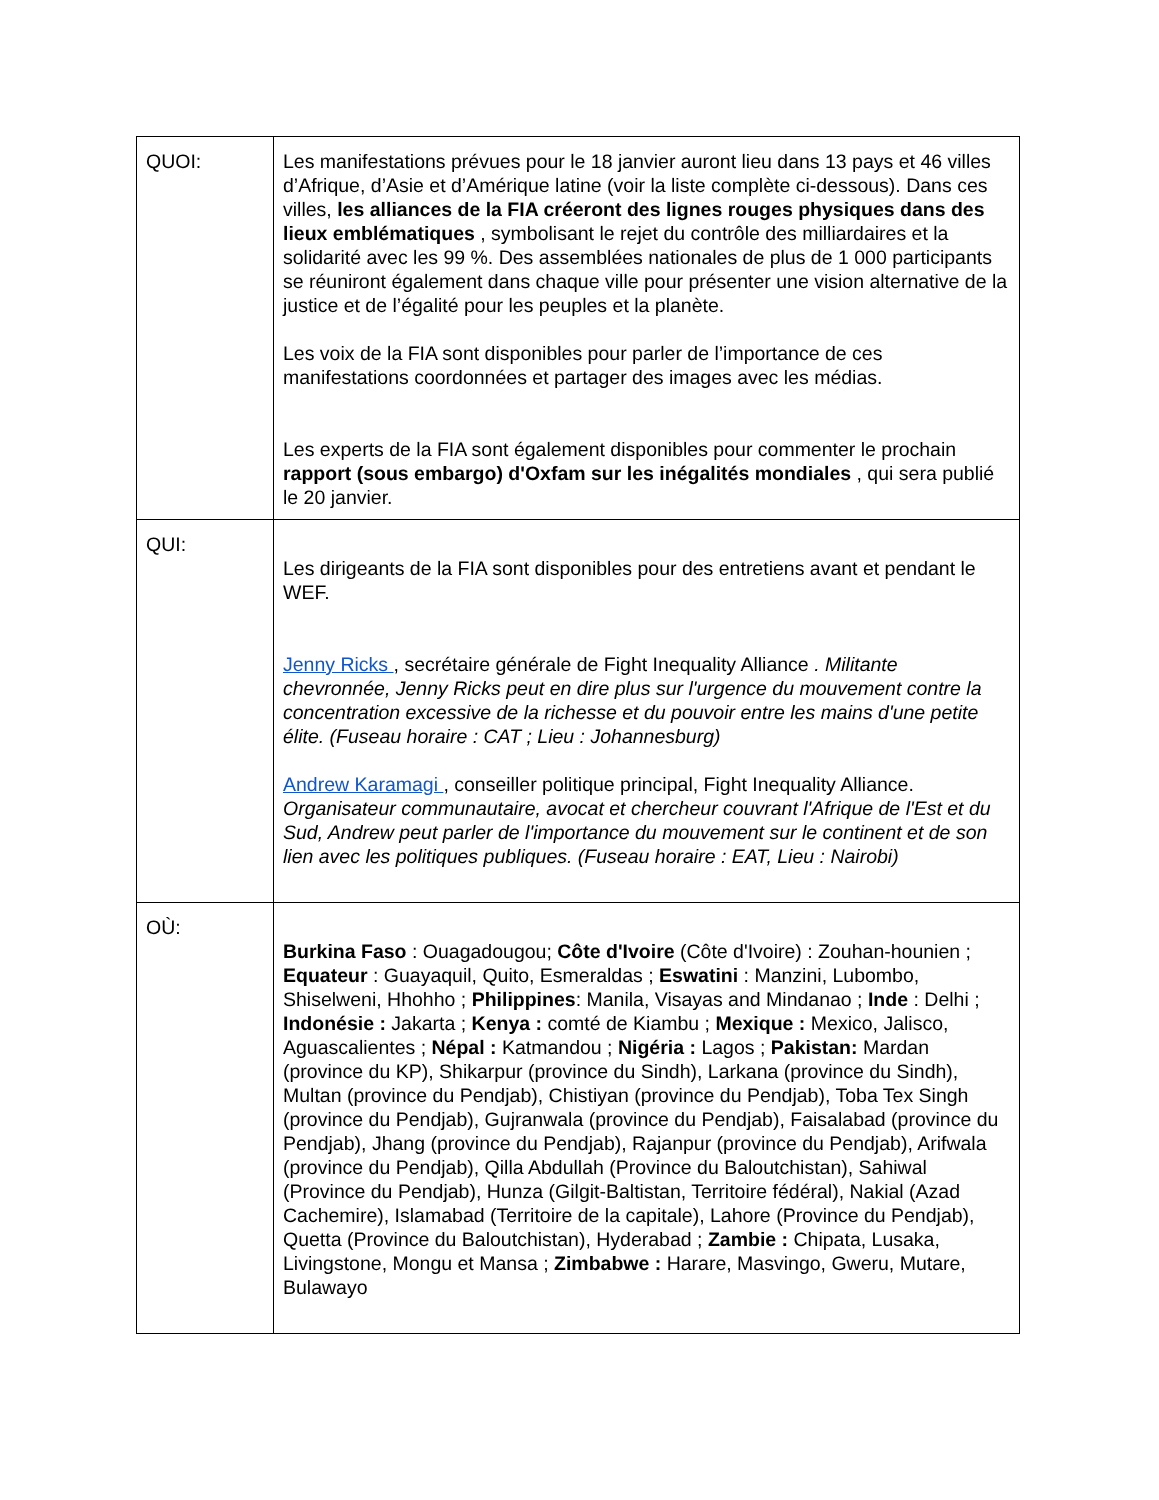| QUOI: | Les manifestations prévues pour le 18 janvier auront lieu dans 13 pays et 46 villes d’Afrique, d’Asie et d’Amérique latine (voir la liste complète ci-dessous). Dans ces villes, les alliances de la FIA créeront des lignes rouges physiques dans des lieux emblématiques , symbolisant le rejet du contrôle des milliardaires et la solidarité avec les 99 %. Des assemblées nationales de plus de 1 000 participants se réuniront également dans chaque ville pour présenter une vision alternative de la justice et de l’égalité pour les peuples et la planète. Les voix de la FIA sont disponibles pour parler de l’importance de ces manifestations coordonnées et partager des images avec les médias. Les experts de la FIA sont également disponibles pour commenter le prochain rapport (sous embargo) d'Oxfam sur les inégalités mondiales , qui sera publié le 20 janvier. |
| QUI: | Les dirigeants de la FIA sont disponibles pour des entretiens avant et pendant le WEF. Jenny Ricks , secrétaire générale de Fight Inequality Alliance . Militante chevronnée, Jenny Ricks peut en dire plus sur l'urgence du mouvement contre la concentration excessive de la richesse et du pouvoir entre les mains d'une petite élite. (Fuseau horaire : CAT ; Lieu : Johannesburg) Andrew Karamagi , conseiller politique principal, Fight Inequality Alliance. Organisateur communautaire, avocat et chercheur couvrant l'Afrique de l'Est et du Sud, Andrew peut parler de l'importance du mouvement sur le continent et de son lien avec les politiques publiques. (Fuseau horaire : EAT, Lieu : Nairobi) |
| OÙ: | Burkina Faso : Ouagadougou; Côte d'Ivoire (Côte d'Ivoire) : Zouhan-hounien ; Equateur : Guayaquil, Quito, Esmeraldas ; Eswatini : Manzini, Lubombo, Shiselweni, Hhohho ; Philippines : Manila, Visayas and Mindanao ; Inde : Delhi ; Indonésie : Jakarta ; Kenya : comté de Kiambu ; Mexique : Mexico, Jalisco, Aguascalientes ; Népal : Katmandou ; Nigéria : Lagos ; Pakistan: Mardan (province du KP), Shikarpur (province du Sindh), Larkana (province du Sindh), Multan (province du Pendjab), Chistiyan (province du Pendjab), Toba Tex Singh (province du Pendjab), Gujranwala (province du Pendjab), Faisalabad (province du Pendjab), Jhang (province du Pendjab), Rajanpur (province du Pendjab), Arifwala (province du Pendjab), Qilla Abdullah (Province du Baloutchistan), Sahiwal (Province du Pendjab), Hunza (Gilgit-Baltistan, Territoire fédéral), Nakial (Azad Cachemire), Islamabad (Territoire de la capitale), Lahore (Province du Pendjab), Quetta (Province du Baloutchistan), Hyderabad ; Zambie : Chipata, Lusaka, Livingstone, Mongu et Mansa ; Zimbabwe : Harare, Masvingo, Gweru, Mutare, Bulawayo |